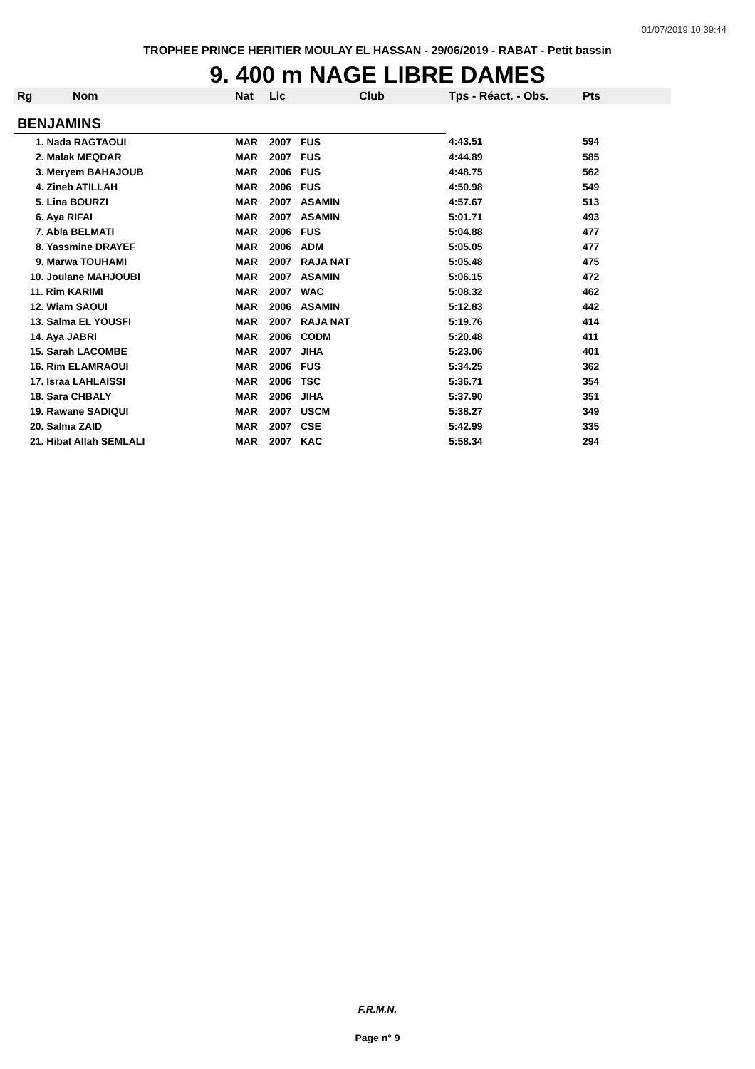01/07/2019 10:39:44
TROPHEE PRINCE HERITIER MOULAY EL HASSAN - 29/06/2019 - RABAT - Petit bassin
9. 400 m NAGE LIBRE DAMES
| Rg | Nom | Nat | Lic | Club | Tps - Réact. - Obs. | Pts |
| --- | --- | --- | --- | --- | --- | --- |
| BENJAMINS | | | | | | |
| 1. Nada RAGTAOUI | | MAR | 2007 | FUS | 4:43.51 | 594 |
| 2. Malak MEQDAR | | MAR | 2007 | FUS | 4:44.89 | 585 |
| 3. Meryem BAHAJOUB | | MAR | 2006 | FUS | 4:48.75 | 562 |
| 4. Zineb ATILLAH | | MAR | 2006 | FUS | 4:50.98 | 549 |
| 5. Lina BOURZI | | MAR | 2007 | ASAMIN | 4:57.67 | 513 |
| 6. Aya RIFAI | | MAR | 2007 | ASAMIN | 5:01.71 | 493 |
| 7. Abla BELMATI | | MAR | 2006 | FUS | 5:04.88 | 477 |
| 8. Yassmine DRAYEF | | MAR | 2006 | ADM | 5:05.05 | 477 |
| 9. Marwa TOUHAMI | | MAR | 2007 | RAJA NAT | 5:05.48 | 475 |
| 10. Joulane MAHJOUBI | | MAR | 2007 | ASAMIN | 5:06.15 | 472 |
| 11. Rim KARIMI | | MAR | 2007 | WAC | 5:08.32 | 462 |
| 12. Wiam SAOUI | | MAR | 2006 | ASAMIN | 5:12.83 | 442 |
| 13. Salma EL YOUSFI | | MAR | 2007 | RAJA NAT | 5:19.76 | 414 |
| 14. Aya JABRI | | MAR | 2006 | CODM | 5:20.48 | 411 |
| 15. Sarah LACOMBE | | MAR | 2007 | JIHA | 5:23.06 | 401 |
| 16. Rim ELAMRAOUI | | MAR | 2006 | FUS | 5:34.25 | 362 |
| 17. Israa LAHLAISSI | | MAR | 2006 | TSC | 5:36.71 | 354 |
| 18. Sara CHBALY | | MAR | 2006 | JIHA | 5:37.90 | 351 |
| 19. Rawane SADIQUI | | MAR | 2007 | USCM | 5:38.27 | 349 |
| 20. Salma ZAID | | MAR | 2007 | CSE | 5:42.99 | 335 |
| 21. Hibat Allah SEMLALI | | MAR | 2007 | KAC | 5:58.34 | 294 |
F.R.M.N.
Page n° 9